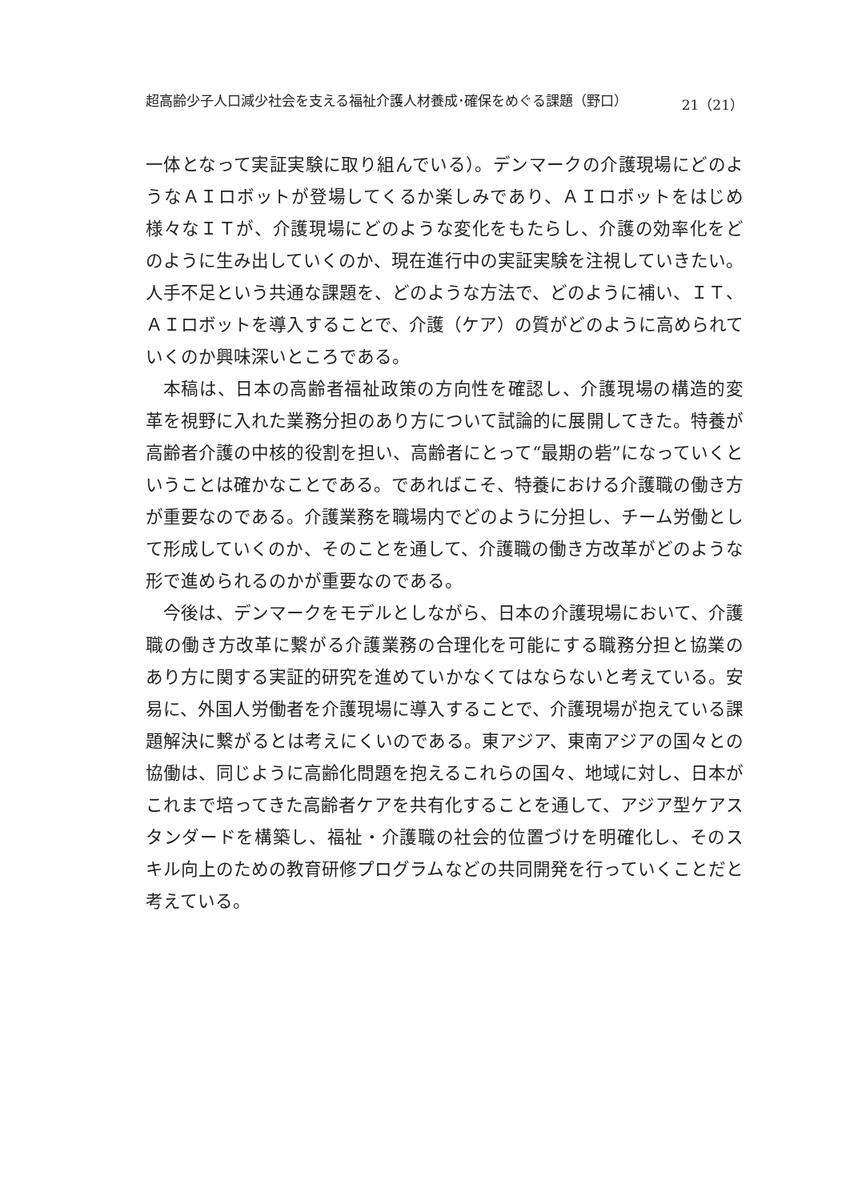超高齢少子人口減少社会を支える福祉介護人材養成･確保をめぐる課題（野口） 21（21）
一体となって実証実験に取り組んでいる）。デンマークの介護現場にどのようなＡＩロボットが登場してくるか楽しみであり、ＡＩロボットをはじめ様々なＩＴが、介護現場にどのような変化をもたらし、介護の効率化をどのように生み出していくのか、現在進行中の実証実験を注視していきたい。人手不足という共通な課題を、どのような方法で、どのように補い、ＩＴ、ＡＩロボットを導入することで、介護（ケア）の質がどのように高められていくのか興味深いところである。
本稿は、日本の高齢者福祉政策の方向性を確認し、介護現場の構造的変革を視野に入れた業務分担のあり方について試論的に展開してきた。特養が高齢者介護の中核的役割を担い、高齢者にとって“最期の砦”になっていくということは確かなことである。であればこそ、特養における介護職の働き方が重要なのである。介護業務を職場内でどのように分担し、チーム労働として形成していくのか、そのことを通して、介護職の働き方改革がどのような形で進められるのかが重要なのである。
今後は、デンマークをモデルとしながら、日本の介護現場において、介護職の働き方改革に繋がる介護業務の合理化を可能にする職務分担と協業のあり方に関する実証的研究を進めていかなくてはならないと考えている。安易に、外国人労働者を介護現場に導入することで、介護現場が抱えている課題解決に繋がるとは考えにくいのである。東アジア、東南アジアの国々との協働は、同じように高齢化問題を抱えるこれらの国々、地域に対し、日本がこれまで培ってきた高齢者ケアを共有化することを通して、アジア型ケアスタンダードを構築し、福祉・介護職の社会的位置づけを明確化し、そのスキル向上のための教育研修プログラムなどの共同開発を行っていくことだと考えている。